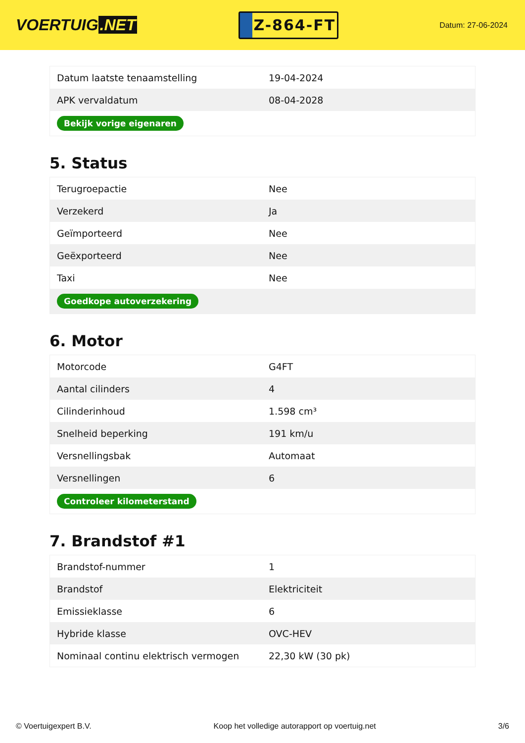VOERTUIG.NET
Z-864-FT
Datum: 27-06-2024
| Datum laatste tenaamstelling | 19-04-2024 |
| APK vervaldatum | 08-04-2028 |
| Bekijk vorige eigenaren | |
5. Status
| Terugroepactie | Nee |
| Verzekerd | Ja |
| Geïmporteerd | Nee |
| Geëxporteerd | Nee |
| Taxi | Nee |
| Goedkope autoverzekering | |
6. Motor
| Motorcode | G4FT |
| Aantal cilinders | 4 |
| Cilinderinhoud | 1.598 cm³ |
| Snelheid beperking | 191 km/u |
| Versnellingsbak | Automaat |
| Versnellingen | 6 |
| Controleer kilometerstand | |
7. Brandstof #1
| Brandstof-nummer | 1 |
| Brandstof | Elektriciteit |
| Emissieklasse | 6 |
| Hybride klasse | OVC-HEV |
| Nominaal continu elektrisch vermogen | 22,30 kW (30 pk) |
© Voertuigexpert B.V. Koop het volledige autorapport op voertuig.net 3/6